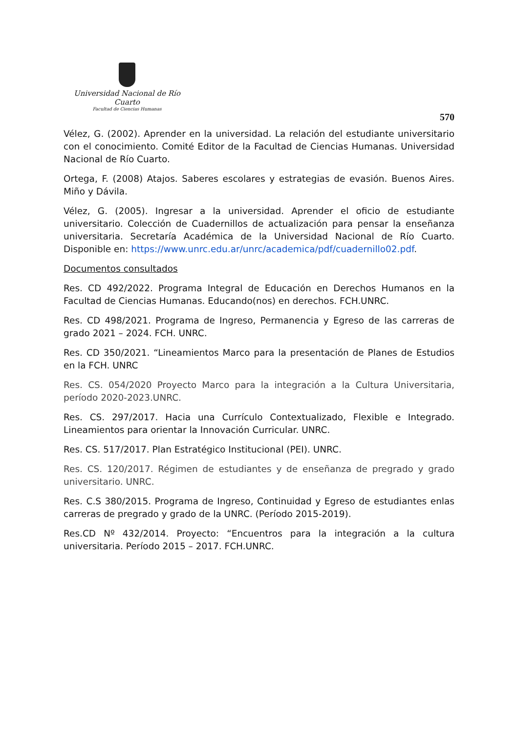Universidad Nacional de Río Cuarto
Facultad de Ciencias Humanas
570
Vélez, G. (2002). Aprender en la universidad. La relación del estudiante universitario con el conocimiento. Comité Editor de la Facultad de Ciencias Humanas. Universidad Nacional de Río Cuarto.
Ortega, F. (2008) Atajos. Saberes escolares y estrategias de evasión. Buenos Aires. Miño y Dávila.
Vélez, G. (2005). Ingresar a la universidad. Aprender el oficio de estudiante universitario. Colección de Cuadernillos de actualización para pensar la enseñanza universitaria. Secretaría Académica de la Universidad Nacional de Río Cuarto. Disponible en: https://www.unrc.edu.ar/unrc/academica/pdf/cuadernillo02.pdf.
Documentos consultados
Res. CD 492/2022. Programa Integral de Educación en Derechos Humanos en la Facultad de Ciencias Humanas. Educando(nos) en derechos. FCH.UNRC.
Res. CD 498/2021. Programa de Ingreso, Permanencia y Egreso de las carreras de grado 2021 – 2024. FCH. UNRC.
Res. CD 350/2021. “Lineamientos Marco para la presentación de Planes de Estudios en la FCH. UNRC
Res. CS. 054/2020 Proyecto Marco para la integración a la Cultura Universitaria, período 2020-2023.UNRC.
Res. CS. 297/2017. Hacia una Currículo Contextualizado, Flexible e Integrado. Lineamientos para orientar la Innovación Curricular. UNRC.
Res. CS. 517/2017. Plan Estratégico Institucional (PEI). UNRC.
Res. CS. 120/2017. Régimen de estudiantes y de enseñanza de pregrado y grado universitario. UNRC.
Res. C.S 380/2015. Programa de Ingreso, Continuidad y Egreso de estudiantes enlas carreras de pregrado y grado de la UNRC. (Período 2015-2019).
Res.CD Nº 432/2014. Proyecto: “Encuentros para la integración a la cultura universitaria. Período 2015 – 2017. FCH.UNRC.